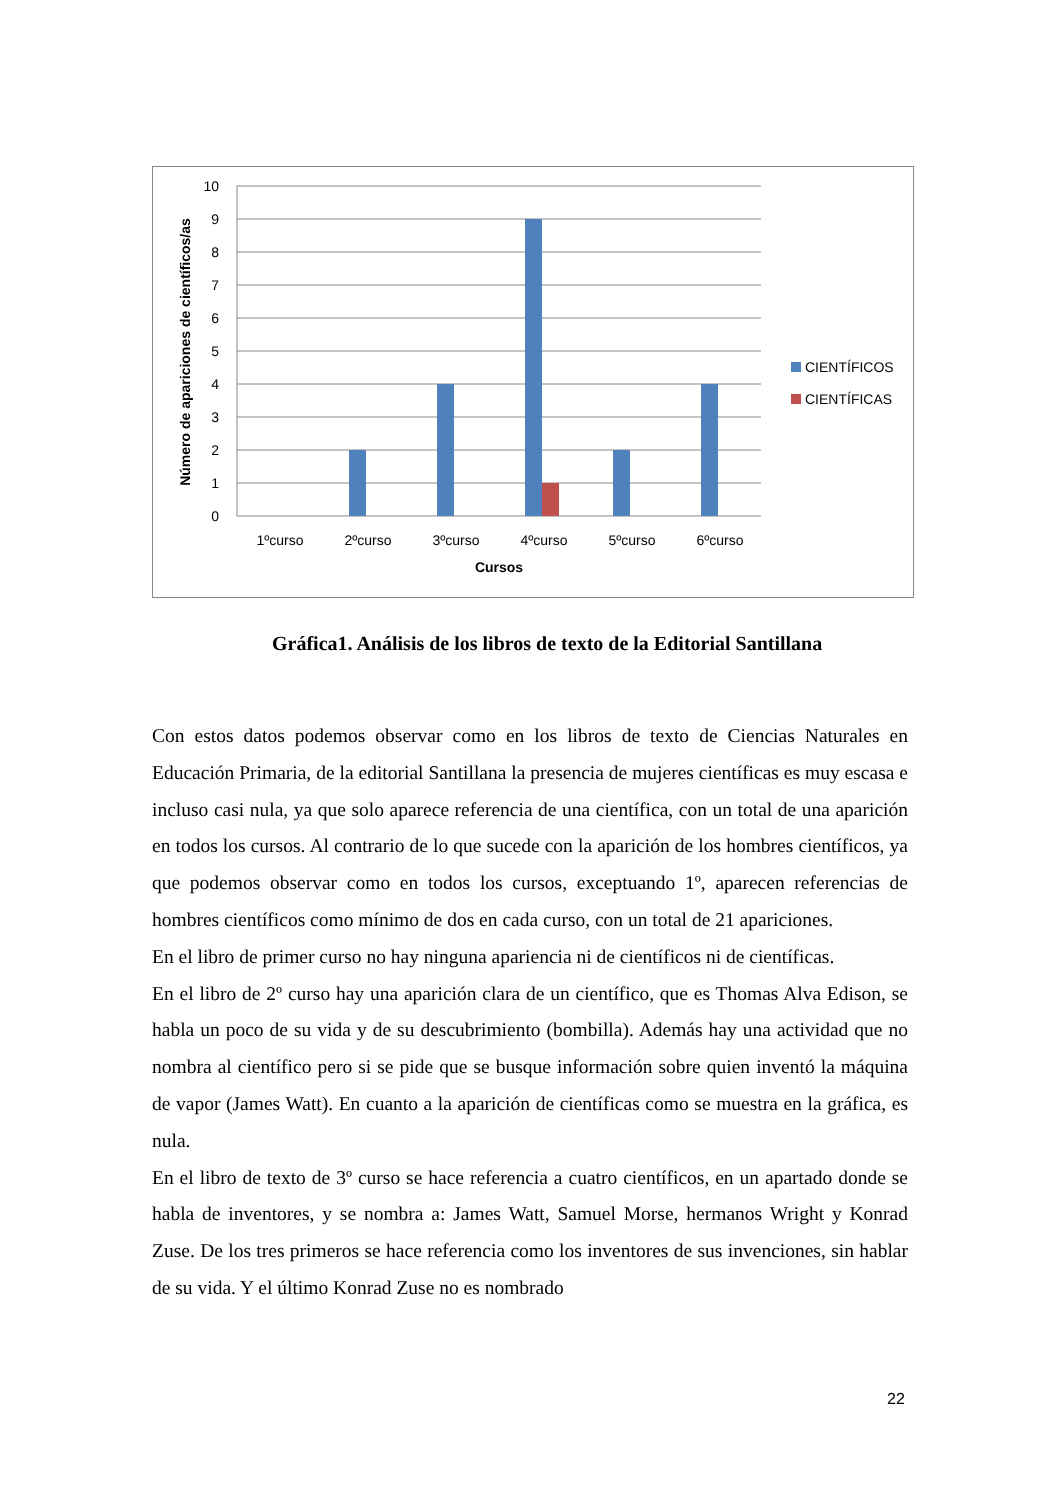10
9
8
7
6
5
4
3
2
1
0
1ºcurso
2ºcurso
3ºcurso
4ºcurso
5ºcurso
6ºcurso
Cursos
Número de apariciones de científicos/as
CIENTÍFICOS
CIENTÍFICAS
Gráfica1. Análisis de los libros de texto de la Editorial Santillana
Con estos datos podemos observar como en los libros de texto de Ciencias Naturales en Educación Primaria, de la editorial Santillana la presencia de mujeres científicas es muy escasa e incluso casi nula, ya que solo aparece referencia de una científica, con un total de una aparición en todos los cursos. Al contrario de lo que sucede con la aparición de los hombres científicos, ya que podemos observar como en todos los cursos, exceptuando 1º, aparecen referencias de hombres científicos como mínimo de dos en cada curso, con un total de 21 apariciones.
En el libro de primer curso no hay ninguna apariencia ni de científicos ni de científicas.
En el libro de 2º curso hay una aparición clara de un científico, que es Thomas Alva Edison, se habla un poco de su vida y de su descubrimiento (bombilla). Además hay una actividad que no nombra al científico pero si se pide que se busque información sobre quien inventó la máquina de vapor (James Watt). En cuanto a la aparición de científicas como se muestra en la gráfica, es nula.
En el libro de texto de 3º curso se hace referencia a cuatro científicos, en un apartado donde se habla de inventores, y se nombra a: James Watt, Samuel Morse, hermanos Wright y Konrad Zuse. De los tres primeros se hace referencia como los inventores de sus invenciones, sin hablar de su vida. Y el último Konrad Zuse no es nombrado
22